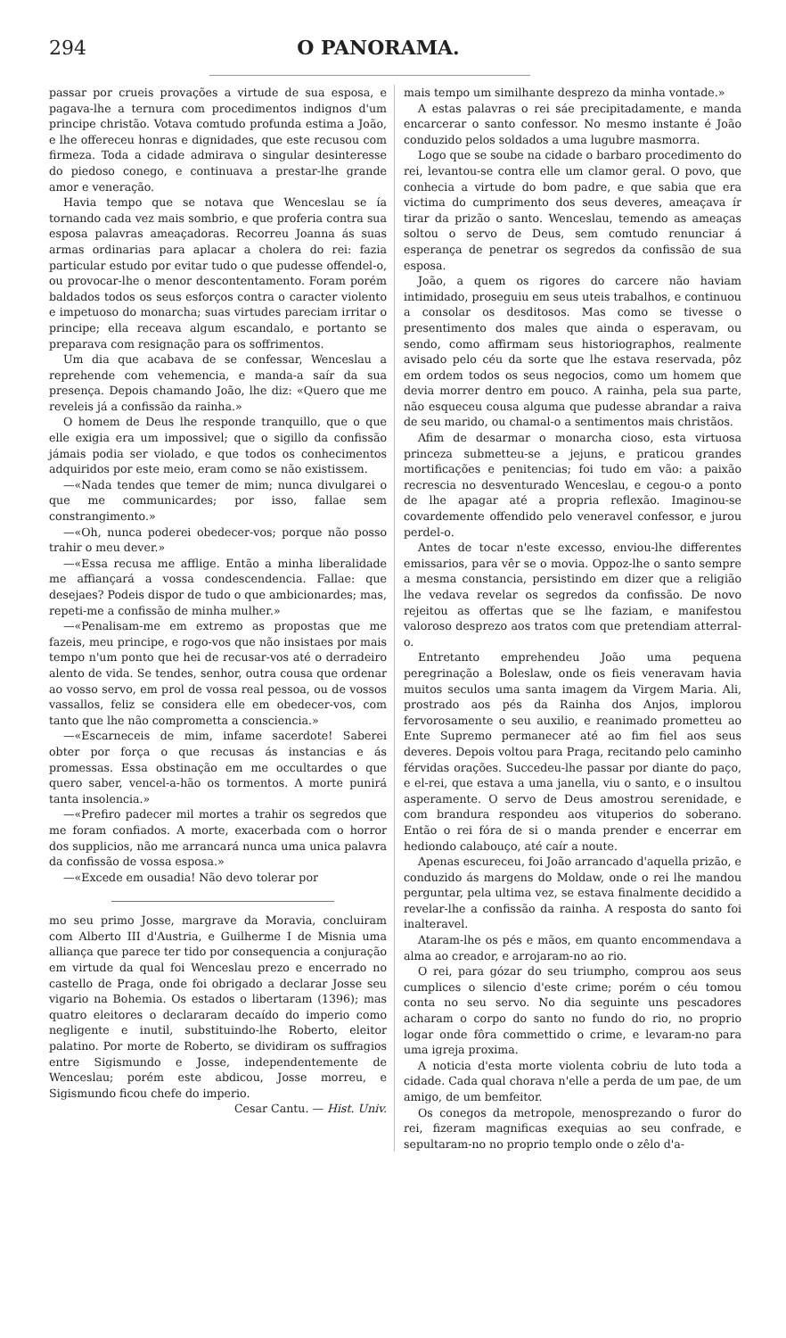294 O PANORAMA.
passar por crueis provações a virtude de sua esposa, e pagava-lhe a ternura com procedimentos indignos d'um principe christão. Votava comtudo profunda estima a João, e lhe offereceu honras e dignidades, que este recusou com firmeza. Toda a cidade admirava o singular desinteresse do piedoso conego, e continuava a prestar-lhe grande amor e veneração.
Havia tempo que se notava que Wenceslau se ía tornando cada vez mais sombrio, e que proferia contra sua esposa palavras ameaçadoras. Recorreu Joanna ás suas armas ordinarias para aplacar a cholera do rei: fazia particular estudo por evitar tudo o que pudesse offendel-o, ou provocar-lhe o menor descontentamento. Foram porém baldados todos os seus esforços contra o caracter violento e impetuoso do monarcha; suas virtudes pareciam irritar o principe; ella receava algum escandalo, e portanto se preparava com resignação para os soffrimentos.
Um dia que acabava de se confessar, Wenceslau a reprehende com vehemencia, e manda-a saír da sua presença. Depois chamando João, lhe diz: «Quero que me reveleis já a confissão da rainha.»
O homem de Deus lhe responde tranquillo, que o que elle exigia era um impossivel; que o sigillo da confissão jámais podia ser violado, e que todos os conhecimentos adquiridos por este meio, eram como se não existissem.
—«Nada tendes que temer de mim; nunca divulgarei o que me communicardes; por isso, fallae sem constrangimento.»
—«Oh, nunca poderei obedecer-vos; porque não posso trahir o meu dever.»
—«Essa recusa me afflige. Então a minha liberalidade me affiançará a vossa condescendencia. Fallae: que desejaes? Podeis dispor de tudo o que ambicionardes; mas, repeti-me a confissão de minha mulher.»
—«Penalisam-me em extremo as propostas que me fazeis, meu principe, e rogo-vos que não insistaes por mais tempo n'um ponto que hei de recusar-vos até o derradeiro alento de vida. Se tendes, senhor, outra cousa que ordenar ao vosso servo, em prol de vossa real pessoa, ou de vossos vassallos, feliz se considera elle em obedecer-vos, com tanto que lhe não comprometta a consciencia.»
—«Escarneceis de mim, infame sacerdote! Saberei obter por força o que recusas ás instancias e ás promessas. Essa obstinação em me occultardes o que quero saber, vencel-a-hão os tormentos. A morte punirá tanta insolencia.»
—«Prefiro padecer mil mortes a trahir os segredos que me foram confiados. A morte, exacerbada com o horror dos supplicios, não me arrancará nunca uma unica palavra da confissão de vossa esposa.»
—«Excede em ousadia! Não devo tolerar por
mo seu primo Josse, margrave da Moravia, concluiram com Alberto III d'Austria, e Guilherme I de Misnia uma alliança que parece ter tido por consequencia a conjuração em virtude da qual foi Wenceslau prezo e encerrado no castello de Praga, onde foi obrigado a declarar Josse seu vigario na Bohemia. Os estados o libertaram (1396); mas quatro eleitores o declararam decaído do imperio como negligente e inutil, substituindo-lhe Roberto, eleitor palatino. Por morte de Roberto, se dividiram os suffragios entre Sigismundo e Josse, independentemente de Wenceslau; porém este abdicou, Josse morreu, e Sigismundo ficou chefe do imperio.
Cesar Cantu. — Hist. Univ.
mais tempo um similhante desprezo da minha vontade.»
A estas palavras o rei sáe precipitadamente, e manda encarcerar o santo confessor. No mesmo instante é João conduzido pelos soldados a uma lugubre masmorra.
Logo que se soube na cidade o barbaro procedimento do rei, levantou-se contra elle um clamor geral. O povo, que conhecia a virtude do bom padre, e que sabia que era victima do cumprimento dos seus deveres, ameaçava ír tirar da prizão o santo. Wenceslau, temendo as ameaças soltou o servo de Deus, sem comtudo renunciar á esperança de penetrar os segredos da confissão de sua esposa.
João, a quem os rigores do carcere não haviam intimidado, proseguiu em seus uteis trabalhos, e continuou a consolar os desditosos. Mas como se tivesse o presentimento dos males que ainda o esperavam, ou sendo, como affirmam seus historiographos, realmente avisado pelo céu da sorte que lhe estava reservada, pôz em ordem todos os seus negocios, como um homem que devia morrer dentro em pouco. A rainha, pela sua parte, não esqueceu cousa alguma que pudesse abrandar a raiva de seu marido, ou chamal-o a sentimentos mais christãos.
Afim de desarmar o monarcha cioso, esta virtuosa princeza submetteu-se a jejuns, e praticou grandes mortificações e penitencias; foi tudo em vão: a paixão recrescia no desventurado Wenceslau, e cegou-o a ponto de lhe apagar até a propria reflexão. Imaginou-se covardemente offendido pelo veneravel confessor, e jurou perdel-o.
Antes de tocar n'este excesso, enviou-lhe differentes emissarios, para vêr se o movia. Oppoz-lhe o santo sempre a mesma constancia, persistindo em dizer que a religião lhe vedava revelar os segredos da confissão. De novo rejeitou as offertas que se lhe faziam, e manifestou valoroso desprezo aos tratos com que pretendiam atterral-o.
Entretanto emprehendeu João uma pequena peregrinação a Boleslaw, onde os fieis veneravam havia muitos seculos uma santa imagem da Virgem Maria. Ali, prostrado aos pés da Rainha dos Anjos, implorou fervorosamente o seu auxilio, e reanimado prometteu ao Ente Supremo permanecer até ao fim fiel aos seus deveres. Depois voltou para Praga, recitando pelo caminho férvidas orações. Succedeu-lhe passar por diante do paço, e el-rei, que estava a uma janella, viu o santo, e o insultou asperamente. O servo de Deus amostrou serenidade, e com brandura respondeu aos vituperios do soberano. Então o rei fóra de si o manda prender e encerrar em hediondo calabouço, até caír a noute.
Apenas escureceu, foi João arrancado d'aquella prizão, e conduzido ás margens do Moldaw, onde o rei lhe mandou perguntar, pela ultima vez, se estava finalmente decidido a revelar-lhe a confissão da rainha. A resposta do santo foi inalteravel.
Ataram-lhe os pés e mãos, em quanto encommendava a alma ao creador, e arrojaram-no ao rio.
O rei, para gózar do seu triumpho, comprou aos seus cumplices o silencio d'este crime; porém o céu tomou conta no seu servo. No dia seguinte uns pescadores acharam o corpo do santo no fundo do rio, no proprio logar onde fôra commettido o crime, e levaram-no para uma igreja proxima.
A noticia d'esta morte violenta cobriu de luto toda a cidade. Cada qual chorava n'elle a perda de um pae, de um amigo, de um bemfeitor.
Os conegos da metropole, menosprezando o furor do rei, fizeram magnificas exequias ao seu confrade, e sepultaram-no no proprio templo onde o zêlo d'a-